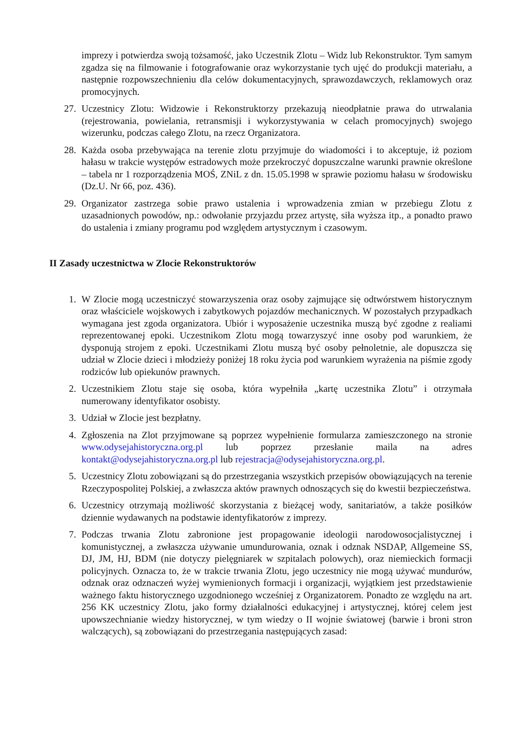imprezy i potwierdza swoją tożsamość, jako Uczestnik Zlotu – Widz lub Rekonstruktor. Tym samym zgadza się na filmowanie i fotografowanie oraz wykorzystanie tych ujęć do produkcji materiału, a następnie rozpowszechnieniu dla celów dokumentacyjnych, sprawozdawczych, reklamowych oraz promocyjnych.
27. Uczestnicy Zlotu: Widzowie i Rekonstruktorzy przekazują nieodpłatnie prawa do utrwalania (rejestrowania, powielania, retransmisji i wykorzystywania w celach promocyjnych) swojego wizerunku, podczas całego Zlotu, na rzecz Organizatora.
28. Każda osoba przebywająca na terenie zlotu przyjmuje do wiadomości i to akceptuje, iż poziom hałasu w trakcie występów estradowych może przekroczyć dopuszczalne warunki prawnie określone – tabela nr 1 rozporządzenia MOŚ, ZNiL z dn. 15.05.1998 w sprawie poziomu hałasu w środowisku (Dz.U. Nr 66, poz. 436).
29. Organizator zastrzega sobie prawo ustalenia i wprowadzenia zmian w przebiegu Zlotu z uzasadnionych powodów, np.: odwołanie przyjazdu przez artystę, siła wyższa itp., a ponadto prawo do ustalenia i zmiany programu pod względem artystycznym i czasowym.
II Zasady uczestnictwa w Zlocie Rekonstruktorów
1. W Zlocie mogą uczestniczyć stowarzyszenia oraz osoby zajmujące się odtwórstwem historycznym oraz właściciele wojskowych i zabytkowych pojazdów mechanicznych. W pozostałych przypadkach wymagana jest zgoda organizatora. Ubiór i wyposażenie uczestnika muszą być zgodne z realiami reprezentowanej epoki. Uczestnikom Zlotu mogą towarzyszyć inne osoby pod warunkiem, że dysponują strojem z epoki. Uczestnikami Zlotu muszą być osoby pełnoletnie, ale dopuszcza się udział w Zlocie dzieci i młodzieży poniżej 18 roku życia pod warunkiem wyrażenia na piśmie zgody rodziców lub opiekunów prawnych.
2. Uczestnikiem Zlotu staje się osoba, która wypełniła „kartę uczestnika Zlotu” i otrzymała numerowany identyfikator osobisty.
3. Udział w Zlocie jest bezpłatny.
4. Zgłoszenia na Zlot przyjmowane są poprzez wypełnienie formularza zamieszczonego na stronie www.odysejahistoryczna.org.pl lub poprzez przesłanie maila na adres kontakt@odysejahistoryczna.org.pl lub rejestracja@odysejahistoryczna.org.pl.
5. Uczestnicy Zlotu zobowiązani są do przestrzegania wszystkich przepisów obowiązujących na terenie Rzeczypospolitej Polskiej, a zwłaszcza aktów prawnych odnoszących się do kwestii bezpieczeństwa.
6. Uczestnicy otrzymają możliwość skorzystania z bieżącej wody, sanitariatów, a także posiłków dziennie wydawanych na podstawie identyfikatorów z imprezy.
7. Podczas trwania Zlotu zabronione jest propagowanie ideologii narodowosocjalistycznej i komunistycznej, a zwłaszcza używanie umundurowania, oznak i odznak NSDAP, Allgemeine SS, DJ, JM, HJ, BDM (nie dotyczy pielęgniarek w szpitalach polowych), oraz niemieckich formacji policyjnych. Oznacza to, że w trakcie trwania Zlotu, jego uczestnicy nie mogą używać mundurów, odznak oraz odznaczeń wyżej wymienionych formacji i organizacji, wyjątkiem jest przedstawienie ważnego faktu historycznego uzgodnionego wcześniej z Organizatorem. Ponadto ze względu na art. 256 KK uczestnicy Zlotu, jako formy działalności edukacyjnej i artystycznej, której celem jest upowszechnianie wiedzy historycznej, w tym wiedzy o II wojnie światowej (barwie i broni stron walczących), są zobowiązani do przestrzegania następujących zasad: